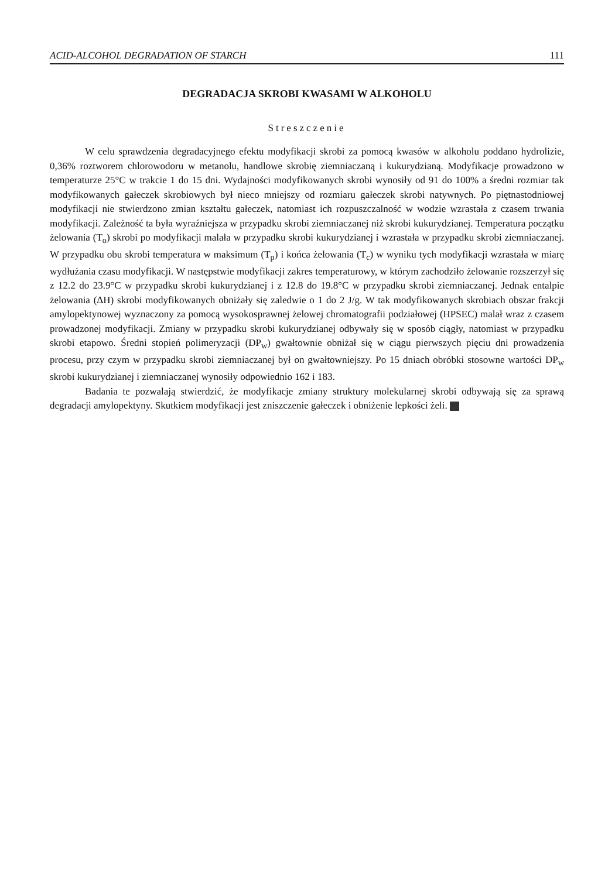ACID-ALCOHOL DEGRADATION OF STARCH 111
DEGRADACJA SKROBI KWASAMI W ALKOHOLU
Streszczenie
W celu sprawdzenia degradacyjnego efektu modyfikacji skrobi za pomocą kwasów w alkoholu poddano hydrolizie, 0,36% roztworem chlorowodoru w metanolu, handlowe skrobię ziemniaczaną i kukurydzianą. Modyfikacje prowadzono w temperaturze 25°C w trakcie 1 do 15 dni. Wydajności modyfikowanych skrobi wynosiły od 91 do 100% a średni rozmiar tak modyfikowanych gałeczek skrobiowych był nieco mniejszy od rozmiaru gałeczek skrobi natywnych. Po piętnastodniowej modyfikacji nie stwierdzono zmian kształtu gałeczek, natomiast ich rozpuszczalność w wodzie wzrastała z czasem trwania modyfikacji. Zależność ta była wyraźniejsza w przypadku skrobi ziemniaczanej niż skrobi kukurydzianej. Temperatura początku żelowania (T<sub>o</sub>) skrobi po modyfikacji malała w przypadku skrobi kukurydzianej i wzrastała w przypadku skrobi ziemniaczanej. W przypadku obu skrobi temperatura w maksimum (T<sub>p</sub>) i końca żelowania (T<sub>c</sub>) w wyniku tych modyfikacji wzrastała w miarę wydłużania czasu modyfikacji. W następstwie modyfikacji zakres temperaturowy, w którym zachodziło żelowanie rozszerzył się z 12.2 do 23.9°C w przypadku skrobi kukurydzianej i z 12.8 do 19.8°C w przypadku skrobi ziemniaczanej. Jednak entalpie żelowania (ΔH) skrobi modyfikowanych obniżały się zaledwie o 1 do 2 J/g. W tak modyfikowanych skrobiach obszar frakcji amylopektynowej wyznaczony za pomocą wysokosprawnej żelowej chromatografii podziałowej (HPSEC) malał wraz z czasem prowadzonej modyfikacji. Zmiany w przypadku skrobi kukurydzianej odbywały się w sposób ciągły, natomiast w przypadku skrobi etapowo. Średni stopień polimeryzacji (DP<sub>w</sub>) gwałtownie obniżał się w ciągu pierwszych pięciu dni prowadzenia procesu, przy czym w przypadku skrobi ziemniaczanej był on gwałtowniejszy. Po 15 dniach obróbki stosowne wartości DP<sub>w</sub> skrobi kukurydzianej i ziemniaczanej wynosiły odpowiednio 162 i 183.
Badania te pozwalają stwierdzić, że modyfikacje zmiany struktury molekularnej skrobi odbywają się za sprawą degradacji amylopektyny. Skutkiem modyfikacji jest zniszczenie gałeczek i obniżenie lepkości żeli.